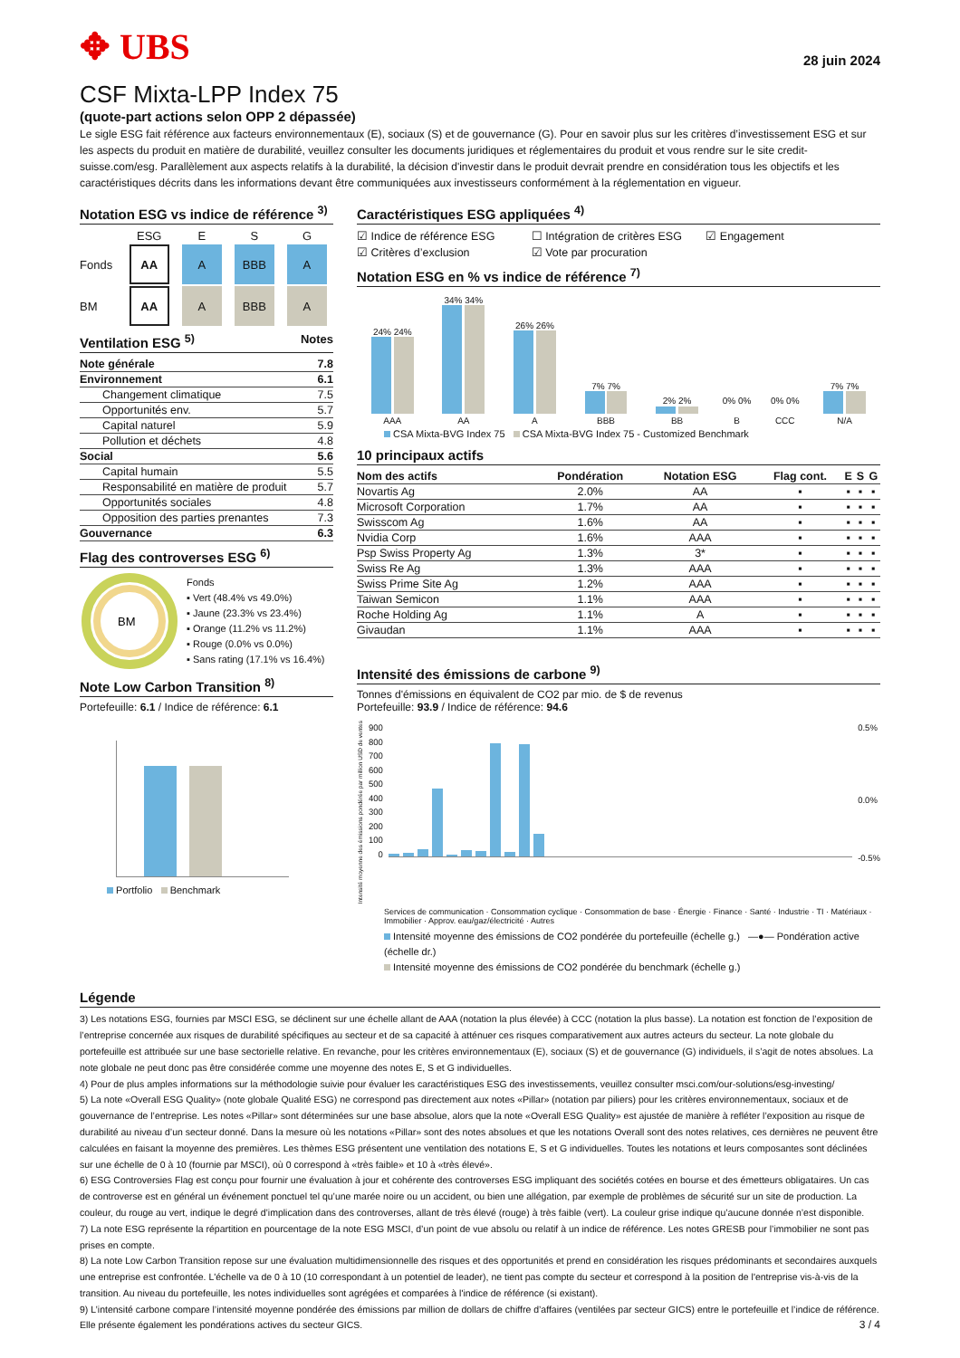✥ UBS
28 juin 2024
CSF Mixta-LPP Index 75
(quote-part actions selon OPP 2 dépassée)
Le sigle ESG fait référence aux facteurs environnementaux (E), sociaux (S) et de gouvernance (G). Pour en savoir plus sur les critères d’investissement ESG et sur les aspects du produit en matière de durabilité, veuillez consulter les documents juridiques et réglementaires du produit et vous rendre sur le site credit-suisse.com/esg. Parallèlement aux aspects relatifs à la durabilité, la décision d'investir dans le produit devrait prendre en considération tous les objectifs et les caractéristiques décrits dans les informations devant être communiquées aux investisseurs conformément à la réglementation en vigueur.
Notation ESG vs indice de référence <sup>3)</sup>
| | ESG | E | S | G |
| Fonds | AA | A | BBB | A |
| BM | AA | A | BBB | A |
Ventilation ESG <sup>5)</sup> Notes
| Note générale | 7.8 |
| --- | --- |
| Environnement | 6.1 |
| Changement climatique | 7.5 |
| Opportunités env. | 5.7 |
| Capital naturel | 5.9 |
| Pollution et déchets | 4.8 |
| Social | 5.6 |
| Capital humain | 5.5 |
| Responsabilité en matière de produit | 5.7 |
| Opportunités sociales | 4.8 |
| Opposition des parties prenantes | 7.3 |
| Gouvernance | 6.3 |
Flag des controverses ESG <sup>6)</sup>
BM
Fonds
▪ Vert (48.4% vs 49.0%)
▪ Jaune (23.3% vs 23.4%)
▪ Orange (11.2% vs 11.2%)
▪ Rouge (0.0% vs 0.0%)
▪ Sans rating (17.1% vs 16.4%)
Note Low Carbon Transition <sup>8)</sup>
Portefeuille: 6.1 / Indice de référence: 6.1
Portfolio Benchmark
Caractéristiques ESG appliquées <sup>4)</sup>
☑ Indice de référence ESG ☐ Intégration de critères ESG ☑ Engagement ☑ Critères d’exclusion ☑ Vote par procuration
Notation ESG en % vs indice de référence <sup>7)</sup>
| 24% 24% AAA | 34% 34% AA | 26% 26% A | 7% 7% BBB | 2% 2% BB | 0% 0% B | 0% 0% CCC | 7% 7% N/A |
CSA Mixta-BVG Index 75 CSA Mixta-BVG Index 75 - Customized Benchmark
10 principaux actifs
| Nom des actifs | Pondération | Notation ESG | Flag cont. | E | S | G |
| --- | --- | --- | --- | --- | --- | --- |
| Novartis Ag | 2.0% | AA | ▪ | ▪ | ▪ | ▪ |
| Microsoft Corporation | 1.7% | AA | ▪ | ▪ | ▪ | ▪ |
| Swisscom Ag | 1.6% | AA | ▪ | ▪ | ▪ | ▪ |
| Nvidia Corp | 1.6% | AAA | ▪ | ▪ | ▪ | ▪ |
| Psp Swiss Property Ag | 1.3% | 3* | ▪ | ▪ | ▪ | ▪ |
| Swiss Re Ag | 1.3% | AAA | ▪ | ▪ | ▪ | ▪ |
| Swiss Prime Site Ag | 1.2% | AAA | ▪ | ▪ | ▪ | ▪ |
| Taiwan Semicon | 1.1% | AAA | ▪ | ▪ | ▪ | ▪ |
| Roche Holding Ag | 1.1% | A | ▪ | ▪ | ▪ | ▪ |
| Givaudan | 1.1% | AAA | ▪ | ▪ | ▪ | ▪ |
Intensité des émissions de carbone <sup>9)</sup>
Tonnes d'émissions en équivalent de CO2 par mio. de $ de revenus
Portefeuille: 93.9 / Indice de référence: 94.6
Intensité moyenne des émissions pondérée par million USD de ventes
900
800
700
600
500
400
300
200
100
0
0.5%
0.0%
-0.5%
Services de communication · Consommation cyclique · Consommation de base · Énergie · Finance · Santé · Industrie · TI · Matériaux · Immobilier · Approv. eau/gaz/électricité · Autres
Intensité moyenne des émissions de CO2 pondérée du portefeuille (échelle g.) —●— Pondération active (échelle dr.)
Intensité moyenne des émissions de CO2 pondérée du benchmark (échelle g.)
Légende
3) Les notations ESG, fournies par MSCI ESG, se déclinent sur une échelle allant de AAA (notation la plus élevée) à CCC (notation la plus basse). La notation est fonction de l’exposition de l’entreprise concernée aux risques de durabilité spécifiques au secteur et de sa capacité à atténuer ces risques comparativement aux autres acteurs du secteur. La note globale du portefeuille est attribuée sur une base sectorielle relative. En revanche, pour les critères environnementaux (E), sociaux (S) et de gouvernance (G) individuels, il s’agit de notes absolues. La note globale ne peut donc pas être considérée comme une moyenne des notes E, S et G individuelles.
4) Pour de plus amples informations sur la méthodologie suivie pour évaluer les caractéristiques ESG des investissements, veuillez consulter msci.com/our-solutions/esg-investing/
5) La note «Overall ESG Quality» (note globale Qualité ESG) ne correspond pas directement aux notes «Pillar» (notation par piliers) pour les critères environnementaux, sociaux et de gouvernance de l’entreprise. Les notes «Pillar» sont déterminées sur une base absolue, alors que la note «Overall ESG Quality» est ajustée de manière à refléter l’exposition au risque de durabilité au niveau d’un secteur donné. Dans la mesure où les notations «Pillar» sont des notes absolues et que les notations Overall sont des notes relatives, ces dernières ne peuvent être calculées en faisant la moyenne des premières. Les thèmes ESG présentent une ventilation des notations E, S et G individuelles. Toutes les notations et leurs composantes sont déclinées sur une échelle de 0 à 10 (fournie par MSCI), où 0 correspond à «très faible» et 10 à «très élevé».
6) ESG Controversies Flag est conçu pour fournir une évaluation à jour et cohérente des controverses ESG impliquant des sociétés cotées en bourse et des émetteurs obligataires. Un cas de controverse est en général un événement ponctuel tel qu’une marée noire ou un accident, ou bien une allégation, par exemple de problèmes de sécurité sur un site de production. La couleur, du rouge au vert, indique le degré d’implication dans des controverses, allant de très élevé (rouge) à très faible (vert). La couleur grise indique qu’aucune donnée n’est disponible.
7) La note ESG représente la répartition en pourcentage de la note ESG MSCI, d’un point de vue absolu ou relatif à un indice de référence. Les notes GRESB pour l’immobilier ne sont pas prises en compte.
8) La note Low Carbon Transition repose sur une évaluation multidimensionnelle des risques et des opportunités et prend en considération les risques prédominants et secondaires auxquels une entreprise est confrontée. L'échelle va de 0 à 10 (10 correspondant à un potentiel de leader), ne tient pas compte du secteur et correspond à la position de l'entreprise vis-à-vis de la transition. Au niveau du portefeuille, les notes individuelles sont agrégées et comparées à l'indice de référence (si existant).
9) L’intensité carbone compare l’intensité moyenne pondérée des émissions par million de dollars de chiffre d’affaires (ventilées par secteur GICS) entre le portefeuille et l’indice de référence. Elle présente également les pondérations actives du secteur GICS. 3 / 4